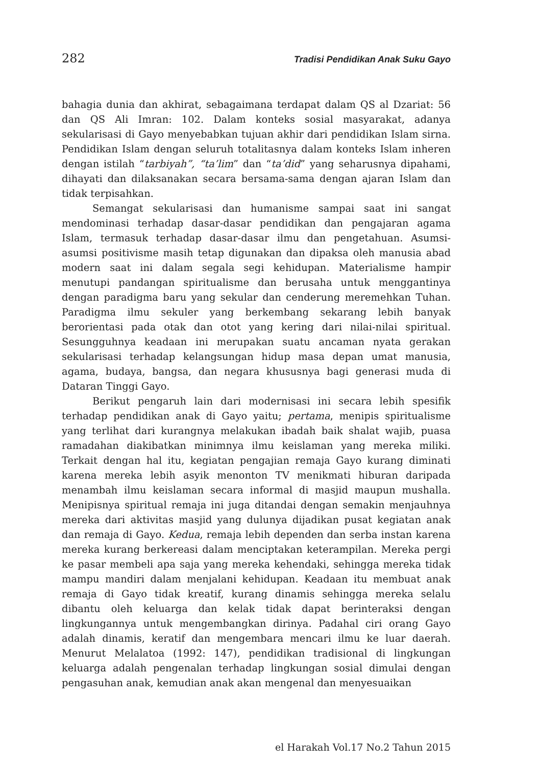282 Tradisi Pendidikan Anak Suku Gayo
bahagia dunia dan akhirat, sebagaimana terdapat dalam QS al Dzariat: 56 dan QS Ali Imran: 102. Dalam konteks sosial masyarakat, adanya sekularisasi di Gayo menyebabkan tujuan akhir dari pendidikan Islam sirna. Pendidikan Islam dengan seluruh totalitasnya dalam konteks Islam inheren dengan istilah “tarbiyah”, “ta’lim” dan “ta’did” yang seharusnya dipahami, dihayati dan dilaksanakan secara bersama-sama dengan ajaran Islam dan tidak terpisahkan.
Semangat sekularisasi dan humanisme sampai saat ini sangat mendominasi terhadap dasar-dasar pendidikan dan pengajaran agama Islam, termasuk terhadap dasar-dasar ilmu dan pengetahuan. Asumsi-asumsi positivisme masih tetap digunakan dan dipaksa oleh manusia abad modern saat ini dalam segala segi kehidupan. Materialisme hampir menutupi pandangan spiritualisme dan berusaha untuk menggantinya dengan paradigma baru yang sekular dan cenderung meremehkan Tuhan. Paradigma ilmu sekuler yang berkembang sekarang lebih banyak berorientasi pada otak dan otot yang kering dari nilai-nilai spiritual. Sesungguhnya keadaan ini merupakan suatu ancaman nyata gerakan sekularisasi terhadap kelangsungan hidup masa depan umat manusia, agama, budaya, bangsa, dan negara khususnya bagi generasi muda di Dataran Tinggi Gayo.
Berikut pengaruh lain dari modernisasi ini secara lebih spesifik terhadap pendidikan anak di Gayo yaitu; pertama, menipis spiritualisme yang terlihat dari kurangnya melakukan ibadah baik shalat wajib, puasa ramadahan diakibatkan minimnya ilmu keislaman yang mereka miliki. Terkait dengan hal itu, kegiatan pengajian remaja Gayo kurang diminati karena mereka lebih asyik menonton TV menikmati hiburan daripada menambah ilmu keislaman secara informal di masjid maupun mushalla. Menipisnya spiritual remaja ini juga ditandai dengan semakin menjauhnya mereka dari aktivitas masjid yang dulunya dijadikan pusat kegiatan anak dan remaja di Gayo. Kedua, remaja lebih dependen dan serba instan karena mereka kurang berkereasi dalam menciptakan keterampilan. Mereka pergi ke pasar membeli apa saja yang mereka kehendaki, sehingga mereka tidak mampu mandiri dalam menjalani kehidupan. Keadaan itu membuat anak remaja di Gayo tidak kreatif, kurang dinamis sehingga mereka selalu dibantu oleh keluarga dan kelak tidak dapat berinteraksi dengan lingkungannya untuk mengembangkan dirinya. Padahal ciri orang Gayo adalah dinamis, keratif dan mengembara mencari ilmu ke luar daerah. Menurut Melalatoa (1992: 147), pendidikan tradisional di lingkungan keluarga adalah pengenalan terhadap lingkungan sosial dimulai dengan pengasuhan anak, kemudian anak akan mengenal dan menyesuaikan
el Harakah Vol.17 No.2 Tahun 2015